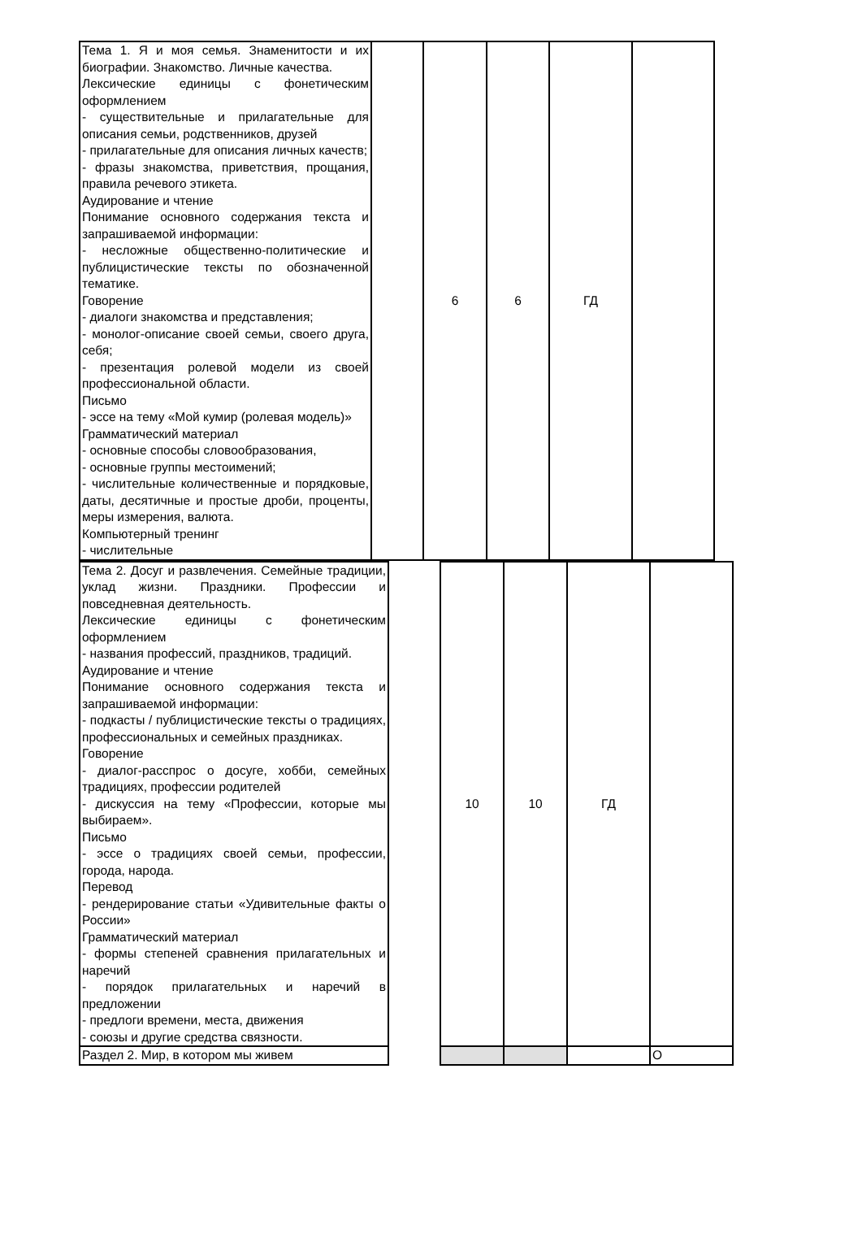| Тема 1. Я и моя семья. Знаменитости и их биографии. Знакомство. Личные качества. Лексические единицы с фонетическим оформлением - существительные и прилагательные для описания семьи, родственников, друзей - прилагательные для описания личных качеств; - фразы знакомства, приветствия, прощания, правила речевого этикета. Аудирование и чтение Понимание основного содержания текста и запрашиваемой информации: - несложные общественно-политические и публицистические тексты по обозначенной тематике. Говорение - диалоги знакомства и представления; - монолог-описание своей семьи, своего друга, себя; - презентация ролевой модели из своей профессиональной области. Письмо - эссе на тему «Мой кумир (ролевая модель)» Грамматический материал - основные способы словообразования, - основные группы местоимений; - числительные количественные и порядковые, даты, десятичные и простые дроби, проценты, меры измерения, валюта. Компьютерный тренинг - числительные | | 6 | 6 | ГД | |
| Тема 2. Досуг и развлечения. Семейные традиции, уклад жизни. Праздники. Профессии и повседневная деятельность. Лексические единицы с фонетическим оформлением - названия профессий, праздников, традиций. Аудирование и чтение Понимание основного содержания текста и запрашиваемой информации: - подкасты / публицистические тексты о традициях, профессиональных и семейных праздниках. Говорение - диалог-расспрос о досуге, хобби, семейных традициях, профессии родителей - дискуссия на тему «Профессии, которые мы выбираем». Письмо - эссе о традициях своей семьи, профессии, города, народа. Перевод - рендерирование статьи «Удивительные факты о России» Грамматический материал - формы степеней сравнения прилагательных и наречий - порядок прилагательных и наречий в предложении - предлоги времени, места, движения - союзы и другие средства связности. | | 10 | 10 | ГД | |
| Раздел 2. Мир, в котором мы живем | | | | | О |